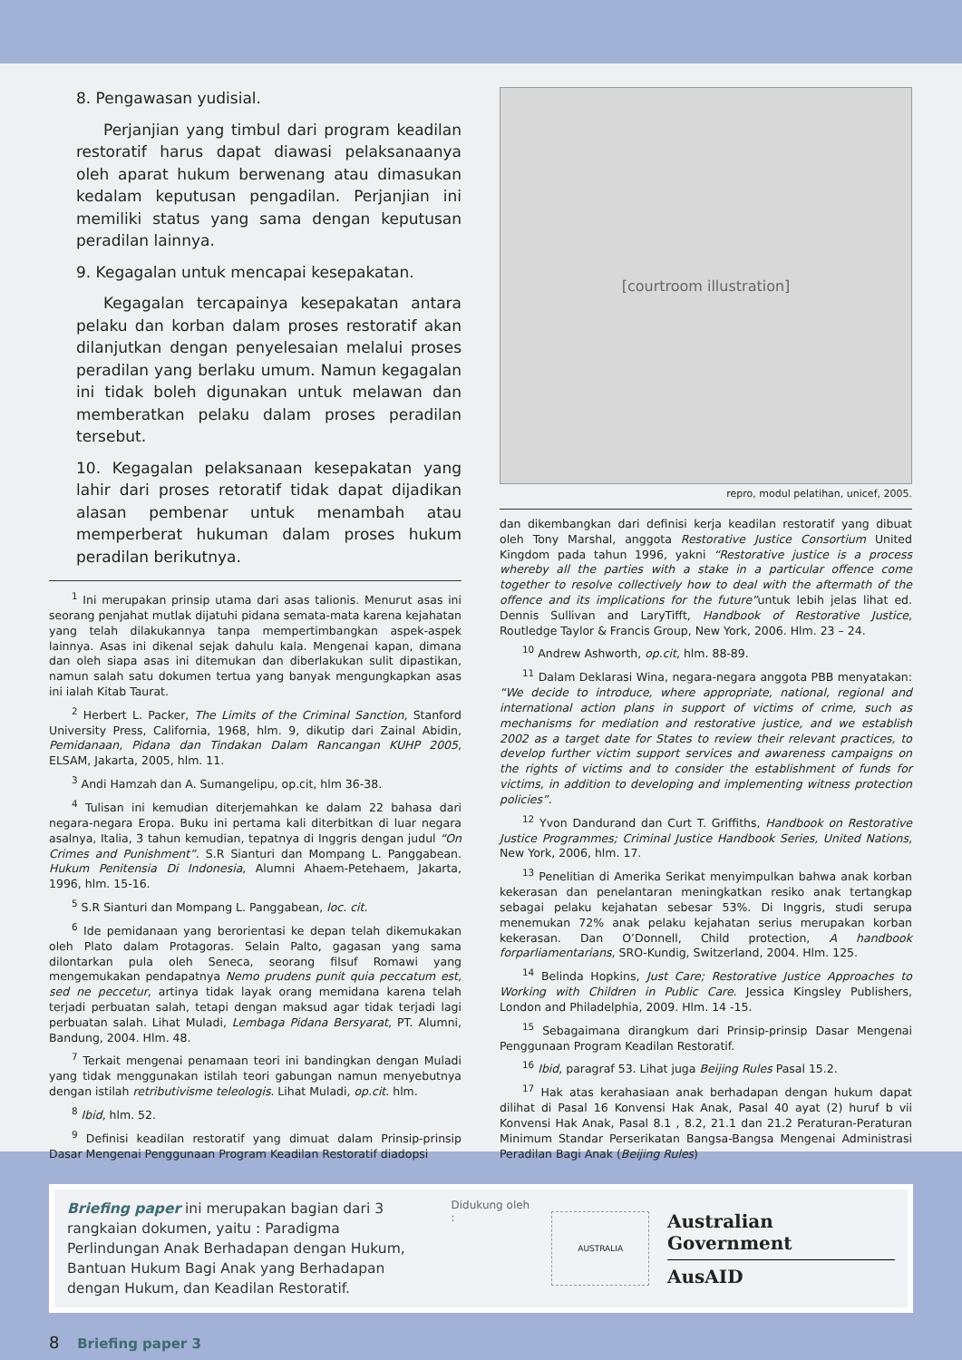8. Pengawasan yudisial.
Perjanjian yang timbul dari program keadilan restoratif harus dapat diawasi pelaksanaanya oleh aparat hukum berwenang atau dimasukan kedalam keputusan pengadilan. Perjanjian ini memiliki status yang sama dengan keputusan peradilan lainnya.
9. Kegagalan untuk mencapai kesepakatan.
Kegagalan tercapainya kesepakatan antara pelaku dan korban dalam proses restoratif akan dilanjutkan dengan penyelesaian melalui proses peradilan yang berlaku umum. Namun kegagalan ini tidak boleh digunakan untuk melawan dan memberatkan pelaku dalam proses peradilan tersebut.
10. Kegagalan pelaksanaan kesepakatan yang lahir dari proses retoratif tidak dapat dijadikan alasan pembenar untuk menambah atau memperberat hukuman dalam proses hukum peradilan berikutnya.
<sup>1</sup> Ini merupakan prinsip utama dari asas talionis. Menurut asas ini seorang penjahat mutlak dijatuhi pidana semata-mata karena kejahatan yang telah dilakukannya tanpa mempertimbangkan aspek-aspek lainnya. Asas ini dikenal sejak dahulu kala. Mengenai kapan, dimana dan oleh siapa asas ini ditemukan dan diberlakukan sulit dipastikan, namun salah satu dokumen tertua yang banyak mengungkapkan asas ini ialah Kitab Taurat.
<sup>2</sup> Herbert L. Packer, The Limits of the Criminal Sanction, Stanford University Press, California, 1968, hlm. 9, dikutip dari Zainal Abidin, Pemidanaan, Pidana dan Tindakan Dalam Rancangan KUHP 2005, ELSAM, Jakarta, 2005, hlm. 11.
<sup>3</sup> Andi Hamzah dan A. Sumangelipu, op.cit, hlm 36-38.
<sup>4</sup> Tulisan ini kemudian diterjemahkan ke dalam 22 bahasa dari negara-negara Eropa. Buku ini pertama kali diterbitkan di luar negara asalnya, Italia, 3 tahun kemudian, tepatnya di Inggris dengan judul “On Crimes and Punishment”. S.R Sianturi dan Mompang L. Panggabean. Hukum Penitensia Di Indonesia, Alumni Ahaem-Petehaem, Jakarta, 1996, hlm. 15-16.
<sup>5</sup> S.R Sianturi dan Mompang L. Panggabean, loc. cit.
<sup>6</sup> Ide pemidanaan yang berorientasi ke depan telah dikemukakan oleh Plato dalam Protagoras. Selain Palto, gagasan yang sama dilontarkan pula oleh Seneca, seorang filsuf Romawi yang mengemukakan pendapatnya Nemo prudens punit quia peccatum est, sed ne peccetur, artinya tidak layak orang memidana karena telah terjadi perbuatan salah, tetapi dengan maksud agar tidak terjadi lagi perbuatan salah. Lihat Muladi, Lembaga Pidana Bersyarat, PT. Alumni, Bandung, 2004. Hlm. 48.
<sup>7</sup> Terkait mengenai penamaan teori ini bandingkan dengan Muladi yang tidak menggunakan istilah teori gabungan namun menyebutnya dengan istilah retributivisme teleologis. Lihat Muladi, op.cit. hlm.
<sup>8</sup> Ibid, hlm. 52.
<sup>9</sup> Definisi keadilan restoratif yang dimuat dalam Prinsip-prinsip Dasar Mengenai Penggunaan Program Keadilan Restoratif diadopsi
[courtroom illustration]
repro, modul pelatihan, unicef, 2005.
dan dikembangkan dari definisi kerja keadilan restoratif yang dibuat oleh Tony Marshal, anggota Restorative Justice Consortium United Kingdom pada tahun 1996, yakni “Restorative justice is a process whereby all the parties with a stake in a particular offence come together to resolve collectively how to deal with the aftermath of the offence and its implications for the future”untuk lebih jelas lihat ed. Dennis Sullivan and LaryTifft, Handbook of Restorative Justice, Routledge Taylor & Francis Group, New York, 2006. Hlm. 23 – 24.
<sup>10</sup> Andrew Ashworth, op.cit, hlm. 88-89.
<sup>11</sup> Dalam Deklarasi Wina, negara-negara anggota PBB menyatakan: “We decide to introduce, where appropriate, national, regional and international action plans in support of victims of crime, such as mechanisms for mediation and restorative justice, and we establish 2002 as a target date for States to review their relevant practices, to develop further victim support services and awareness campaigns on the rights of victims and to consider the establishment of funds for victims, in addition to developing and implementing witness protection policies”.
<sup>12</sup> Yvon Dandurand dan Curt T. Griffiths, Handbook on Restorative Justice Programmes; Criminal Justice Handbook Series, United Nations, New York, 2006, hlm. 17.
<sup>13</sup> Penelitian di Amerika Serikat menyimpulkan bahwa anak korban kekerasan dan penelantaran meningkatkan resiko anak tertangkap sebagai pelaku kejahatan sebesar 53%. Di Inggris, studi serupa menemukan 72% anak pelaku kejahatan serius merupakan korban kekerasan. Dan O’Donnell, Child protection, A handbook forparliamentarians, SRO-Kundig, Switzerland, 2004. Hlm. 125.
<sup>14</sup> Belinda Hopkins, Just Care; Restorative Justice Approaches to Working with Children in Public Care. Jessica Kingsley Publishers, London and Philadelphia, 2009. Hlm. 14 -15.
<sup>15</sup> Sebagaimana dirangkum dari Prinsip-prinsip Dasar Mengenai Penggunaan Program Keadilan Restoratif.
<sup>16</sup> Ibid, paragraf 53. Lihat juga Beijing Rules Pasal 15.2.
<sup>17</sup> Hak atas kerahasiaan anak berhadapan dengan hukum dapat dilihat di Pasal 16 Konvensi Hak Anak, Pasal 40 ayat (2) huruf b vii Konvensi Hak Anak, Pasal 8.1 , 8.2, 21.1 dan 21.2 Peraturan-Peraturan Minimum Standar Perserikatan Bangsa-Bangsa Mengenai Administrasi Peradilan Bagi Anak (Beijing Rules)
Briefing paper ini merupakan bagian dari 3 rangkaian dokumen, yaitu : Paradigma Perlindungan Anak Berhadapan dengan Hukum, Bantuan Hukum Bagi Anak yang Berhadapan dengan Hukum, dan Keadilan Restoratif.
Didukung oleh :
AUSTRALIA
Australian Government
AusAID
8 Briefing paper 3